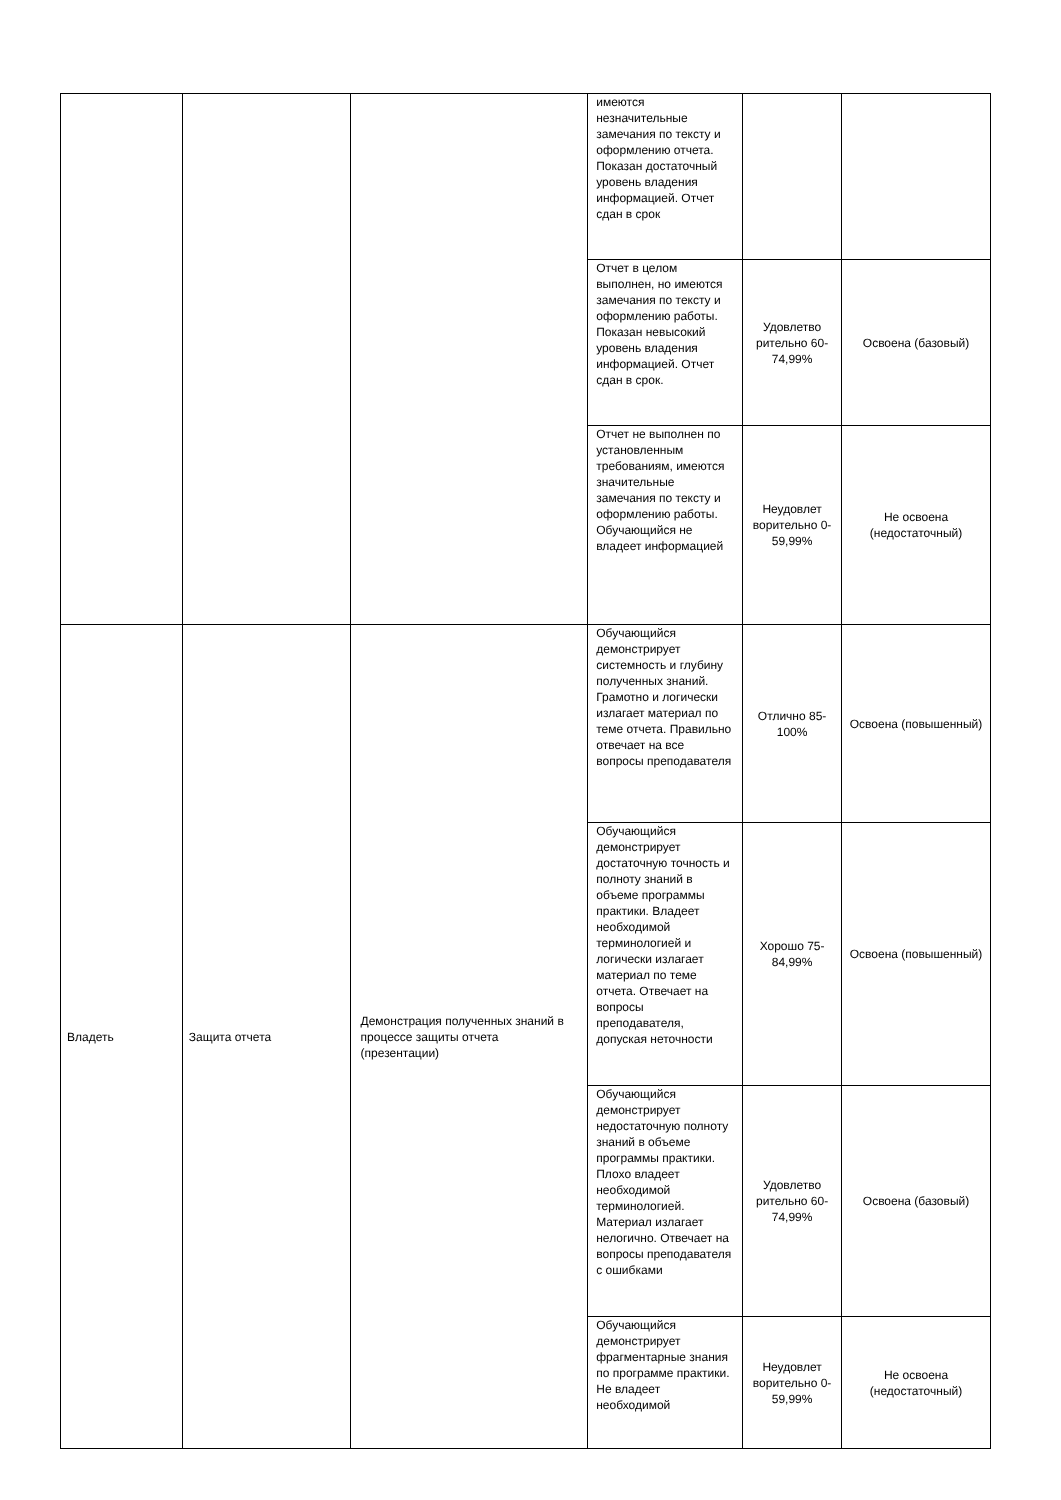| | | | имеются незначительные замечания по тексту и оформлению отчета. Показан достаточный уровень владения информацией. Отчет сдан в срок | | |
| | | | Отчет в целом выполнен, но имеются замечания по тексту и оформлению работы. Показан невысокий уровень владения информацией. Отчет сдан в срок. | Удовлетво рительно 60-74,99% | Освоена (базовый) |
| | | | Отчет не выполнен по установленным требованиям, имеются значительные замечания по тексту и оформлению работы. Обучающийся не владеет информацией | Неудовлет ворительно 0-59,99% | Не освоена (недостаточный) |
| Владеть | Защита отчета | Демонстрация полученных знаний в процессе защиты отчета (презентации) | Обучающийся демонстрирует системность и глубину полученных знаний. Грамотно и логически излагает материал по теме отчета. Правильно отвечает на все вопросы преподавателя | Отлично 85-100% | Освоена (повышенный) |
| | | | Обучающийся демонстрирует достаточную точность и полноту знаний в объеме программы практики. Владеет необходимой терминологией и логически излагает материал по теме отчета. Отвечает на вопросы преподавателя, допуская неточности | Хорошо 75-84,99% | Освоена (повышенный) |
| | | | Обучающийся демонстрирует недостаточную полноту знаний в объеме программы практики. Плохо владеет необходимой терминологией. Материал излагает нелогично. Отвечает на вопросы преподавателя с ошибками | Удовлетво рительно 60-74,99% | Освоена (базовый) |
| | | | Обучающийся демонстрирует фрагментарные знания по программе практики. Не владеет необходимой | Неудовлет ворительно 0-59,99% | Не освоена (недостаточный) |